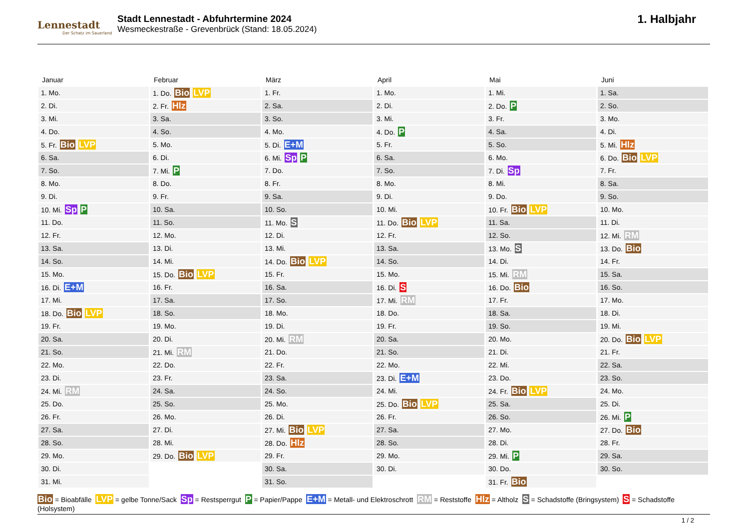Lennestadt
Der Schatz im Sauerland
Stadt Lennestadt - Abfuhrtermine 2024
Wesmeckestraße - Grevenbrück (Stand: 18.05.2024)
1. Halbjahr
Januar
| 1. Mo. |
| 2. Di. |
| 3. Mi. |
| 4. Do. |
| 5. Fr. Bio LVP |
| 6. Sa. |
| 7. So. |
| 8. Mo. |
| 9. Di. |
| 10. Mi. Sp P |
| 11. Do. |
| 12. Fr. |
| 13. Sa. |
| 14. So. |
| 15. Mo. |
| 16. Di. E+M |
| 17. Mi. |
| 18. Do. Bio LVP |
| 19. Fr. |
| 20. Sa. |
| 21. So. |
| 22. Mo. |
| 23. Di. |
| 24. Mi. RM |
| 25. Do. |
| 26. Fr. |
| 27. Sa. |
| 28. So. |
| 29. Mo. |
| 30. Di. |
| 31. Mi. |
Februar
| 1. Do. Bio LVP |
| 2. Fr. Hlz |
| 3. Sa. |
| 4. So. |
| 5. Mo. |
| 6. Di. |
| 7. Mi. P |
| 8. Do. |
| 9. Fr. |
| 10. Sa. |
| 11. So. |
| 12. Mo. |
| 13. Di. |
| 14. Mi. |
| 15. Do. Bio LVP |
| 16. Fr. |
| 17. Sa. |
| 18. So. |
| 19. Mo. |
| 20. Di. |
| 21. Mi. RM |
| 22. Do. |
| 23. Fr. |
| 24. Sa. |
| 25. So. |
| 26. Mo. |
| 27. Di. |
| 28. Mi. |
| 29. Do. Bio LVP |
März
| 1. Fr. |
| 2. Sa. |
| 3. So. |
| 4. Mo. |
| 5. Di. E+M |
| 6. Mi. Sp P |
| 7. Do. |
| 8. Fr. |
| 9. Sa. |
| 10. So. |
| 11. Mo. S |
| 12. Di. |
| 13. Mi. |
| 14. Do. Bio LVP |
| 15. Fr. |
| 16. Sa. |
| 17. So. |
| 18. Mo. |
| 19. Di. |
| 20. Mi. RM |
| 21. Do. |
| 22. Fr. |
| 23. Sa. |
| 24. So. |
| 25. Mo. |
| 26. Di. |
| 27. Mi. Bio LVP |
| 28. Do. Hlz |
| 29. Fr. |
| 30. Sa. |
| 31. So. |
April
| 1. Mo. |
| 2. Di. |
| 3. Mi. |
| 4. Do. P |
| 5. Fr. |
| 6. Sa. |
| 7. So. |
| 8. Mo. |
| 9. Di. |
| 10. Mi. |
| 11. Do. Bio LVP |
| 12. Fr. |
| 13. Sa. |
| 14. So. |
| 15. Mo. |
| 16. Di. S |
| 17. Mi. RM |
| 18. Do. |
| 19. Fr. |
| 20. Sa. |
| 21. So. |
| 22. Mo. |
| 23. Di. E+M |
| 24. Mi. |
| 25. Do. Bio LVP |
| 26. Fr. |
| 27. Sa. |
| 28. So. |
| 29. Mo. |
| 30. Di. |
Mai
| 1. Mi. |
| 2. Do. P |
| 3. Fr. |
| 4. Sa. |
| 5. So. |
| 6. Mo. |
| 7. Di. Sp |
| 8. Mi. |
| 9. Do. |
| 10. Fr. Bio LVP |
| 11. Sa. |
| 12. So. |
| 13. Mo. S |
| 14. Di. |
| 15. Mi. RM |
| 16. Do. Bio |
| 17. Fr. |
| 18. Sa. |
| 19. So. |
| 20. Mo. |
| 21. Di. |
| 22. Mi. |
| 23. Do. |
| 24. Fr. Bio LVP |
| 25. Sa. |
| 26. So. |
| 27. Mo. |
| 28. Di. |
| 29. Mi. P |
| 30. Do. |
| 31. Fr. Bio |
Juni
| 1. Sa. |
| 2. So. |
| 3. Mo. |
| 4. Di. |
| 5. Mi. Hlz |
| 6. Do. Bio LVP |
| 7. Fr. |
| 8. Sa. |
| 9. So. |
| 10. Mo. |
| 11. Di. |
| 12. Mi. RM |
| 13. Do. Bio |
| 14. Fr. |
| 15. Sa. |
| 16. So. |
| 17. Mo. |
| 18. Di. |
| 19. Mi. |
| 20. Do. Bio LVP |
| 21. Fr. |
| 22. Sa. |
| 23. So. |
| 24. Mo. |
| 25. Di. |
| 26. Mi. P |
| 27. Do. Bio |
| 28. Fr. |
| 29. Sa. |
| 30. So. |
Bio = Bioabfälle LVP = gelbe Tonne/Sack Sp = Restsperrgut P = Papier/Pappe E+M = Metall- und Elektroschrott RM = Reststoffe Hlz = Altholz S = Schadstoffe (Bringsystem) S = Schadstoffe (Holsystem)
1 / 2